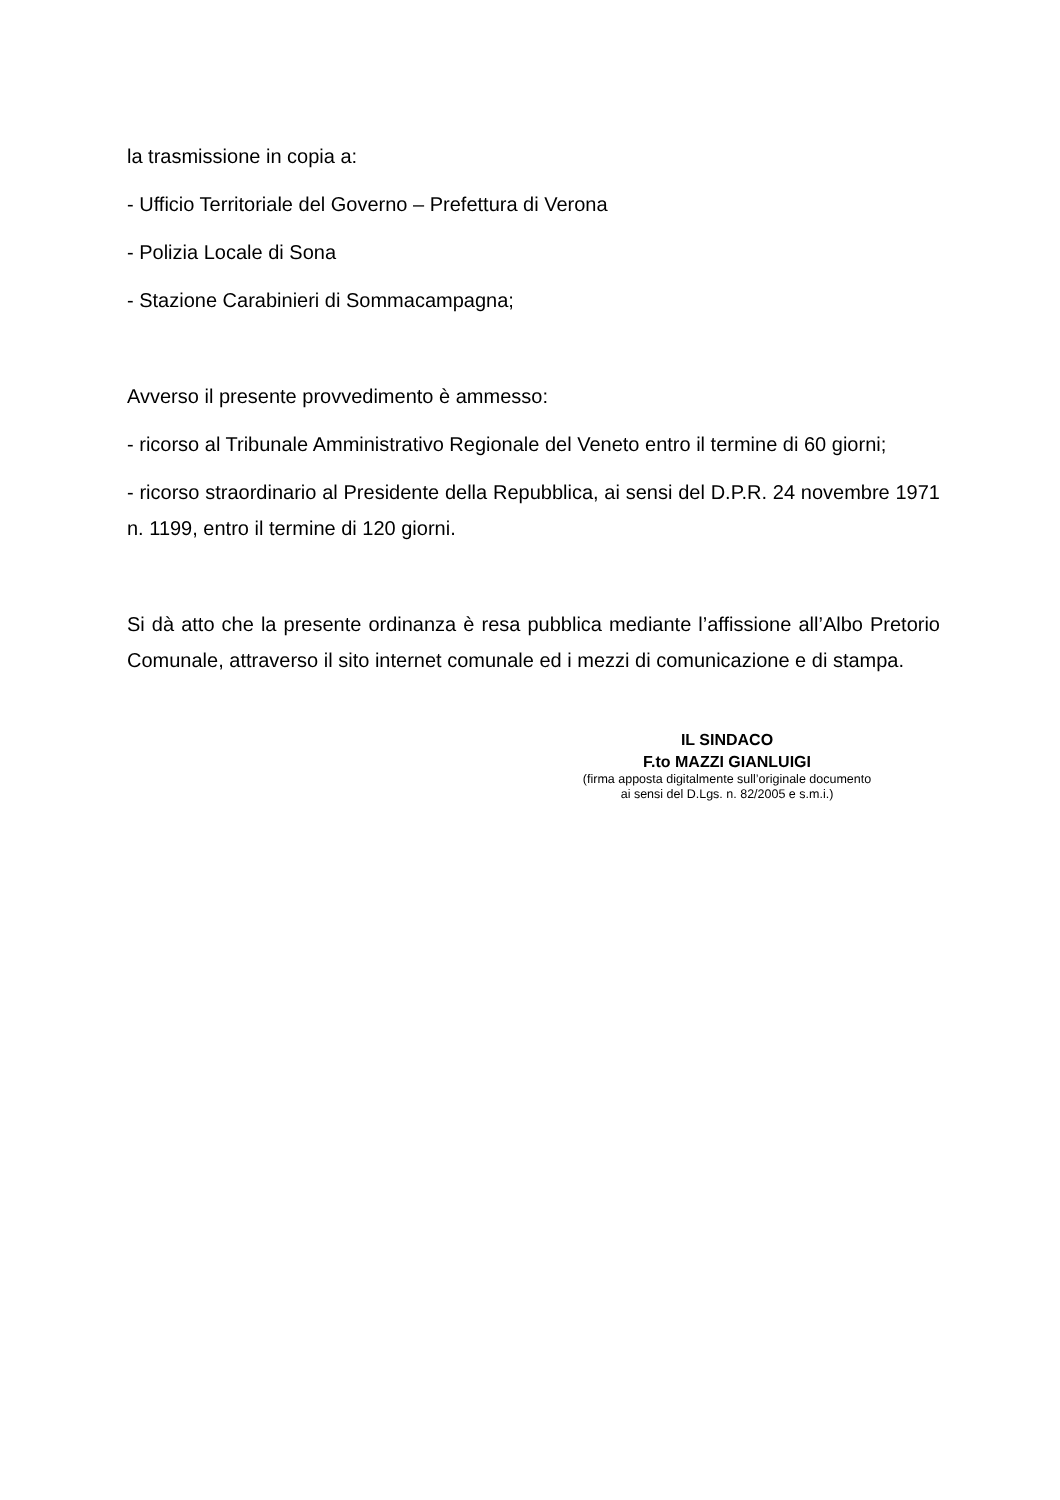la trasmissione in copia a:
- Ufficio Territoriale del Governo – Prefettura di Verona
- Polizia Locale di Sona
- Stazione Carabinieri di Sommacampagna;
Avverso il presente provvedimento è ammesso:
- ricorso al Tribunale Amministrativo Regionale del Veneto entro il termine di 60 giorni;
- ricorso straordinario al Presidente della Repubblica, ai sensi del D.P.R. 24 novembre 1971 n. 1199, entro il termine di 120 giorni.
Si dà atto che la presente ordinanza è resa pubblica mediante l’affissione all’Albo Pretorio Comunale, attraverso il sito internet comunale ed i mezzi di comunicazione e di stampa.
IL SINDACO
F.to MAZZI GIANLUIGI
(firma apposta digitalmente sull’originale documento
ai sensi del D.Lgs. n. 82/2005 e s.m.i.)